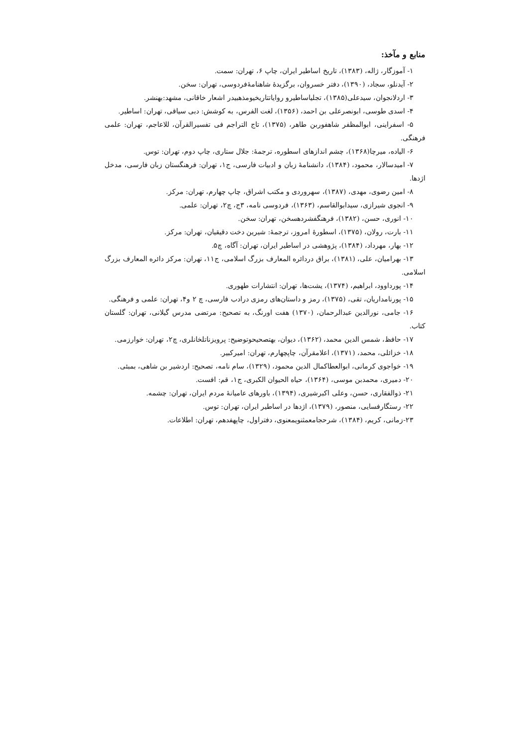منابع و مآخذ:
۱- آموزگار، ژاله، (۱۳۸۳)، تاریخ اساطیر ایران، چاپ ۶، تهران: سمت.
۲- آیدنلو، سجاد، (۱۳۹۰)، دفتر خسروان، برگزیدۀ شاهنامۀفردوسی، تهران: سخن.
۳- اردلانجوان، سیدعلی(۱۳۸۵)، تجلیاساطیرو روایاتتاریخیومذهبیدر اشعار خاقانی، مشهد:بهنشر.
۴- اسدی طوسی، ابونصرعلی بن احمد، (۱۳۵۶)، لغت الفرس، به کوشش: دبی سیاقی، تهران: اساطیر.
۵- اسفراینی، ابوالمظفر شاهفوربن طاهر، (۱۳۷۵)، تاج التراجم فی تفسیرالقرآن، للاعاجم، تهران: علمی فرهنگی.
۶- الیاده، میرچا(۱۳۶۸)، چشم اندازهای اسطوره، ترجمۀ: جلال ستاری، چاپ دوم، تهران: توس.
۷- امیدسالار، محمود، (۱۳۸۴)، دانشنامۀ زبان و ادبیات فارسی، ج۱، تهران: فرهنگستان زبان فارسی، مدخل اژدها.
۸- امین رضوی، مهدی، (۱۳۸۷)، سهروردی و مکتب اشراق، چاپ چهارم، تهران: مرکز.
۹- انجوی شیرازی، سیدابوالقاسم، (۱۳۶۳)، فردوسی نامه، ۳ج، چ۲، تهران: علمی.
۱۰- انوری، حسن، (۱۳۸۲)، فرهنگفشردهسخن، تهران: سخن.
۱۱- بارت، رولان، (۱۳۷۵)، اسطورۀ امروز، ترجمۀ: شیرین دخت دقیقیان، تهران: مرکز.
۱۲- بهار، مهرداد، (۱۳۸۴)، پژوهشی در اساطیر ایران، تهران: آگاه، چ۵.
۱۳- بهرامیان، علی، (۱۳۸۱)، براق دردائره المعارف بزرگ اسلامی، ج۱۱، تهران: مرکز دائره المعارف بزرگ اسلامی.
۱۴- پورداوود، ابراهیم، (۱۳۷۴)، یشت‌ها، تهران: انتشارات طهوری.
۱۵- پورنامداریان، تقی، (۱۳۷۵)، رمز و داستان‌های رمزی درادب فارسی، چ ۲ و۴، تهران: علمی و فرهنگی.
۱۶- جامی، نورالدین عبدالرحمان، (۱۳۷۰) هفت اورنگ، به تصحیح: مرتضی مدرس گیلانی، تهران: گلستان کتاب.
۱۷- حافظ، شمس الدین محمد، (۱۳۶۲)، دیوان، بهتصحیحوتوضیح: پرویزناتلخانلری، چ۲، تهران: خوارزمی.
۱۸- خزائلی، محمد، (۱۳۷۱)، اعلامقرآن، چاپچهارم، تهران: امیرکبیر.
۱۹- خواجوی کرمانی، ابوالعطاکمال الدین محمود، (۱۳۲۹)، سام نامه، تصحیح: اردشیر بن شاهی، بمبئی.
۲۰- دمیری، محمدبن موسی، (۱۳۶۴)، حیاه الحیوان الکبری، ج۱، قم: افست.
۲۱- ذوالفقاری، حسن، وعلی اکبرشیری، (۱۳۹۴)، باورهای عامیانۀ مردم ایران، تهران: چشمه.
۲۲- رستگارفسایی، منصور، (۱۳۷۹)، اژدها در اساطیر ایران، تهران: توس.
۲۳-زمانی، کریم، (۱۳۸۴)، شرحجامعمثنویمعنوی، دفتراول، چاپهفدهم، تهران: اطلاعات.